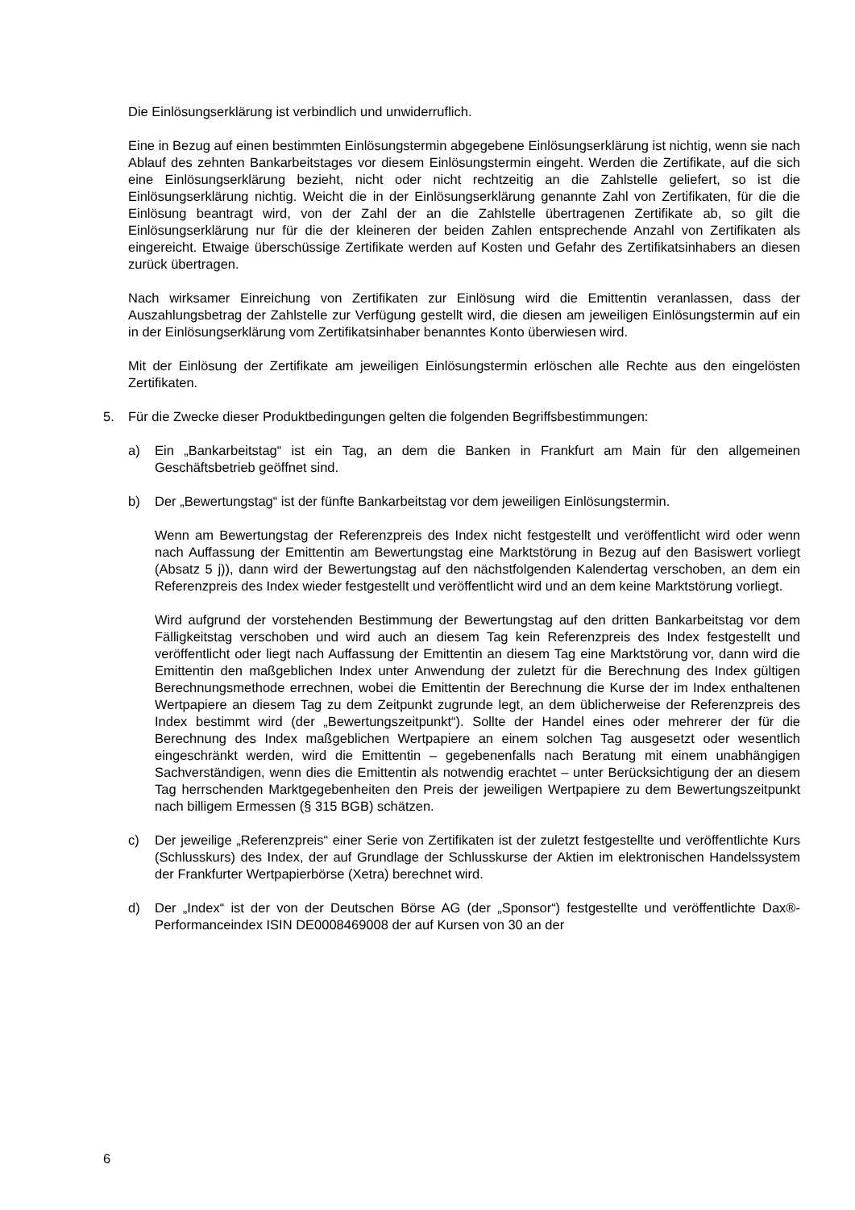Die Einlösungserklärung ist verbindlich und unwiderruflich.
Eine in Bezug auf einen bestimmten Einlösungstermin abgegebene Einlösungserklärung ist nichtig, wenn sie nach Ablauf des zehnten Bankarbeitstages vor diesem Einlösungstermin eingeht. Werden die Zertifikate, auf die sich eine Einlösungserklärung bezieht, nicht oder nicht rechtzeitig an die Zahlstelle geliefert, so ist die Einlösungserklärung nichtig. Weicht die in der Einlösungserklärung genannte Zahl von Zertifikaten, für die die Einlösung beantragt wird, von der Zahl der an die Zahlstelle übertragenen Zertifikate ab, so gilt die Einlösungserklärung nur für die der kleineren der beiden Zahlen entsprechende Anzahl von Zertifikaten als eingereicht. Etwaige überschüssige Zertifikate werden auf Kosten und Gefahr des Zertifikatsinhabers an diesen zurück übertragen.
Nach wirksamer Einreichung von Zertifikaten zur Einlösung wird die Emittentin veranlassen, dass der Auszahlungsbetrag der Zahlstelle zur Verfügung gestellt wird, die diesen am jeweiligen Einlösungstermin auf ein in der Einlösungserklärung vom Zertifikatsinhaber benanntes Konto überwiesen wird.
Mit der Einlösung der Zertifikate am jeweiligen Einlösungstermin erlöschen alle Rechte aus den eingelösten Zertifikaten.
5. Für die Zwecke dieser Produktbedingungen gelten die folgenden Begriffsbestimmungen:
a) Ein „Bankarbeitstag“ ist ein Tag, an dem die Banken in Frankfurt am Main für den allgemeinen Geschäftsbetrieb geöffnet sind.
b) Der „Bewertungstag“ ist der fünfte Bankarbeitstag vor dem jeweiligen Einlösungstermin.
Wenn am Bewertungstag der Referenzpreis des Index nicht festgestellt und veröffentlicht wird oder wenn nach Auffassung der Emittentin am Bewertungstag eine Marktstörung in Bezug auf den Basiswert vorliegt (Absatz 5 j)), dann wird der Bewertungstag auf den nächstfolgenden Kalendertag verschoben, an dem ein Referenzpreis des Index wieder festgestellt und veröffentlicht wird und an dem keine Marktstörung vorliegt.
Wird aufgrund der vorstehenden Bestimmung der Bewertungstag auf den dritten Bankarbeitstag vor dem Fälligkeitstag verschoben und wird auch an diesem Tag kein Referenzpreis des Index festgestellt und veröffentlicht oder liegt nach Auffassung der Emittentin an diesem Tag eine Marktstörung vor, dann wird die Emittentin den maßgeblichen Index unter Anwendung der zuletzt für die Berechnung des Index gültigen Berechnungsmethode errechnen, wobei die Emittentin der Berechnung die Kurse der im Index enthaltenen Wertpapiere an diesem Tag zu dem Zeitpunkt zugrunde legt, an dem üblicherweise der Referenzpreis des Index bestimmt wird (der „Bewertungszeitpunkt“). Sollte der Handel eines oder mehrerer der für die Berechnung des Index maßgeblichen Wertpapiere an einem solchen Tag ausgesetzt oder wesentlich eingeschränkt werden, wird die Emittentin – gegebenenfalls nach Beratung mit einem unabhängigen Sachverständigen, wenn dies die Emittentin als notwendig erachtet – unter Berücksichtigung der an diesem Tag herrschenden Marktgegebenheiten den Preis der jeweiligen Wertpapiere zu dem Bewertungszeitpunkt nach billigem Ermessen (§ 315 BGB) schätzen.
c) Der jeweilige „Referenzpreis“ einer Serie von Zertifikaten ist der zuletzt festgestellte und veröffentlichte Kurs (Schlusskurs) des Index, der auf Grundlage der Schlusskurse der Aktien im elektronischen Handelssystem der Frankfurter Wertpapierbörse (Xetra) berechnet wird.
d) Der „Index“ ist der von der Deutschen Börse AG (der „Sponsor“) festgestellte und veröffentlichte Dax®-Performanceindex ISIN DE0008469008 der auf Kursen von 30 an der
6